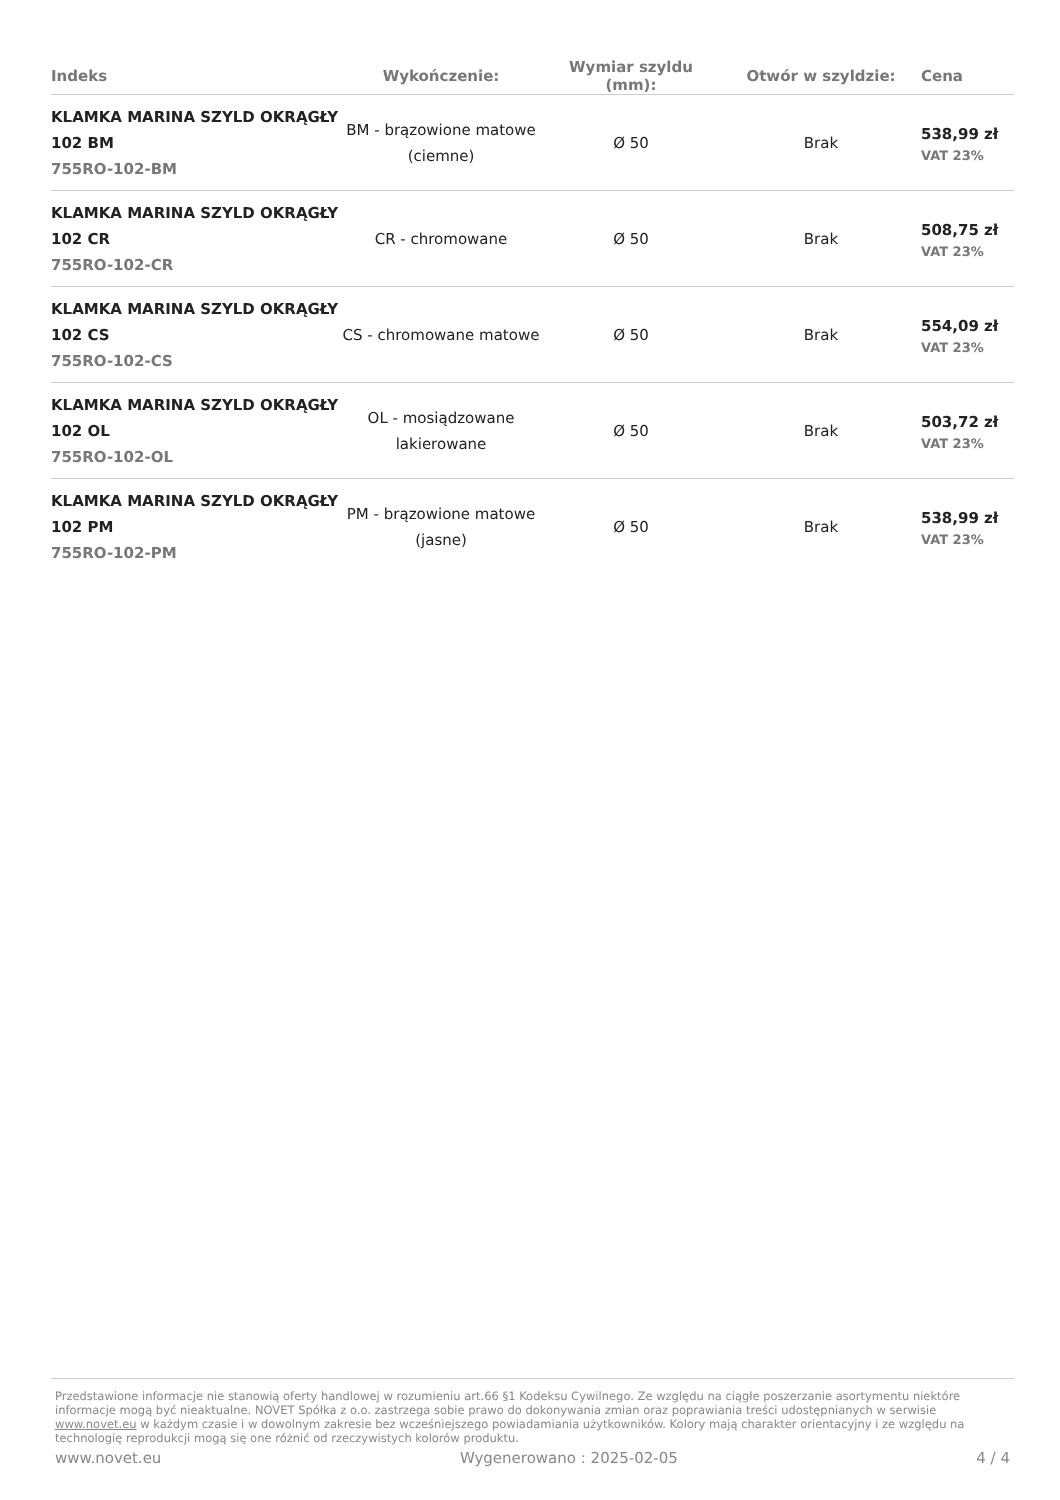| Indeks | Wykończenie: | Wymiar szyldu (mm): | Otwór w szyldzie: | Cena |
| --- | --- | --- | --- | --- |
| KLAMKA MARINA SZYLD OKRĄGŁY 102 BM 755RO-102-BM | BM - brązowione matowe (ciemne) | Ø 50 | Brak | 538,99 zł VAT 23% |
| KLAMKA MARINA SZYLD OKRĄGŁY 102 CR 755RO-102-CR | CR - chromowane | Ø 50 | Brak | 508,75 zł VAT 23% |
| KLAMKA MARINA SZYLD OKRĄGŁY 102 CS 755RO-102-CS | CS - chromowane matowe | Ø 50 | Brak | 554,09 zł VAT 23% |
| KLAMKA MARINA SZYLD OKRĄGŁY 102 OL 755RO-102-OL | OL - mosiądzowane lakierowane | Ø 50 | Brak | 503,72 zł VAT 23% |
| KLAMKA MARINA SZYLD OKRĄGŁY 102 PM 755RO-102-PM | PM - brązowione matowe (jasne) | Ø 50 | Brak | 538,99 zł VAT 23% |
Przedstawione informacje nie stanowią oferty handlowej w rozumieniu art.66 §1 Kodeksu Cywilnego. Ze względu na ciągłe poszerzanie asortymentu niektóre informacje mogą być nieaktualne. NOVET Spółka z o.o. zastrzega sobie prawo do dokonywania zmian oraz poprawiania treści udostępnianych w serwisie www.novet.eu w każdym czasie i w dowolnym zakresie bez wcześniejszego powiadamiania użytkowników. Kolory mają charakter orientacyjny i ze względu na technologię reprodukcji mogą się one różnić od rzeczywistych kolorów produktu.
www.novet.eu Wygenerowano : 2025-02-05 4 / 4